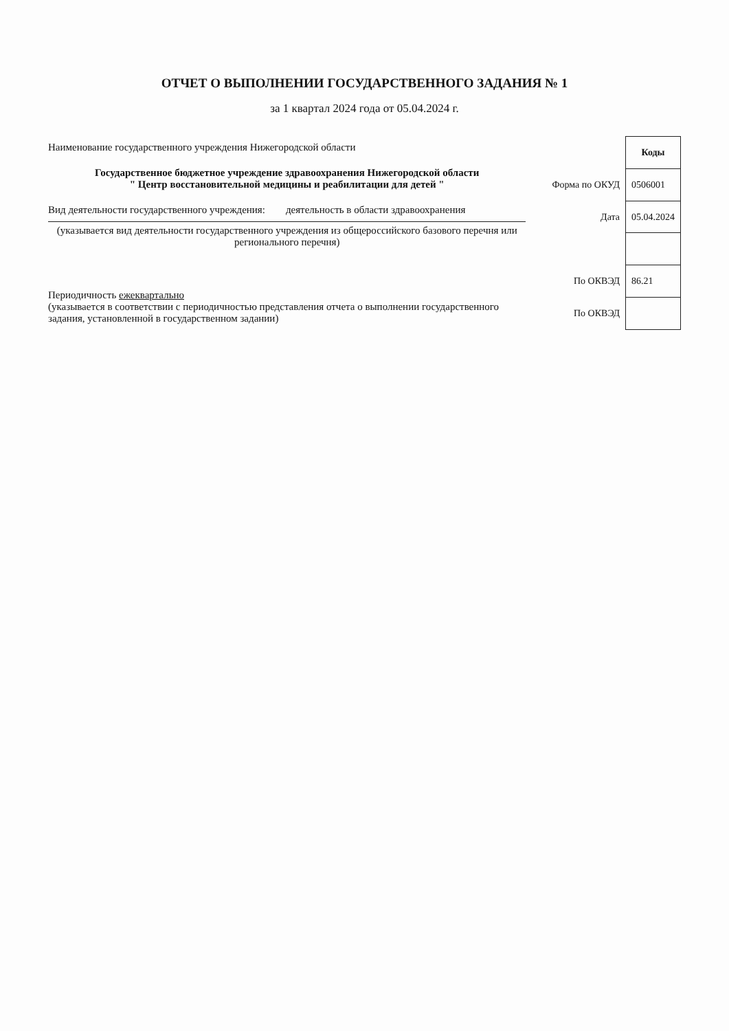ОТЧЕТ О ВЫПОЛНЕНИИ ГОСУДАРСТВЕННОГО ЗАДАНИЯ № 1
за 1 квартал 2024 года от 05.04.2024 г.
Наименование государственного учреждения Нижегородской области
Государственное бюджетное учреждение здравоохранения Нижегородской области
" Центр восстановительной медицины и реабилитации для детей "
Вид деятельности государственного учреждения: деятельность в области здравоохранения
(указывается вид деятельности государственного учреждения из общероссийского базового перечня или регионального перечня)
Периодичность ежеквартально
(указывается в соответствии с периодичностью представления отчета о выполнении государственного задания, установленной в государственном задании)
| | Коды |
| Форма по ОКУД | 0506001 |
| Дата | 05.04.2024 |
| По ОКВЭД | 86.21 |
| По ОКВЭД | |